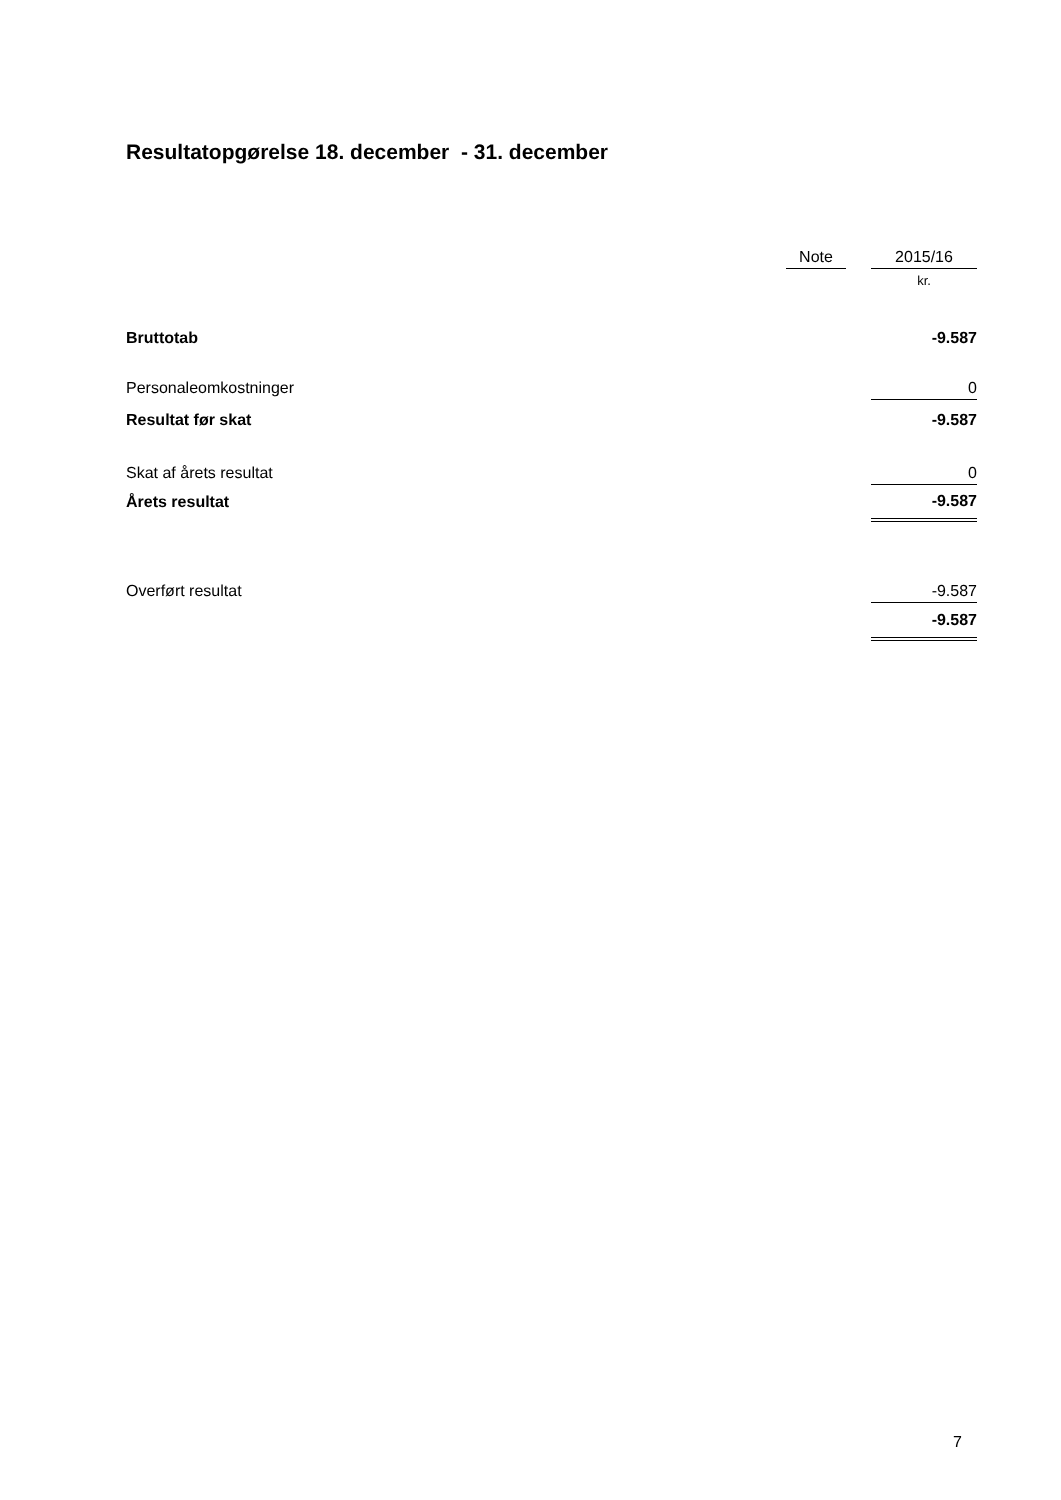Resultatopgørelse 18. december - 31. december
| | Note | | 2015/16 |
| --- | --- | --- | --- |
| | | | kr. |
| Bruttotab | | | -9.587 |
| Personaleomkostninger | | | 0 |
| Resultat før skat | | | -9.587 |
| Skat af årets resultat | | | 0 |
| Årets resultat | | | -9.587 |
| Overført resultat | | | -9.587 |
| | | | -9.587 |
7